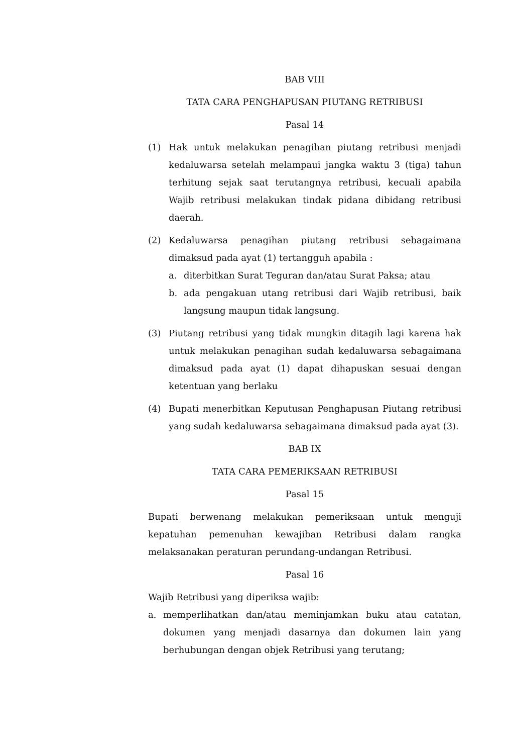BAB VIII
TATA CARA PENGHAPUSAN PIUTANG RETRIBUSI
Pasal 14
(1) Hak untuk melakukan penagihan piutang retribusi menjadi kedaluwarsa setelah melampaui jangka waktu 3 (tiga) tahun terhitung sejak saat terutangnya retribusi, kecuali apabila Wajib retribusi melakukan tindak pidana dibidang retribusi daerah.
(2) Kedaluwarsa penagihan piutang retribusi sebagaimana dimaksud pada ayat (1) tertangguh apabila :
a. diterbitkan Surat Teguran dan/atau Surat Paksa; atau
b. ada pengakuan utang retribusi dari Wajib retribusi, baik langsung maupun tidak langsung.
(3) Piutang retribusi yang tidak mungkin ditagih lagi karena hak untuk melakukan penagihan sudah kedaluwarsa sebagaimana dimaksud pada ayat (1) dapat dihapuskan sesuai dengan ketentuan yang berlaku
(4) Bupati menerbitkan Keputusan Penghapusan Piutang retribusi yang sudah kedaluwarsa sebagaimana dimaksud pada ayat (3).
BAB IX
TATA CARA PEMERIKSAAN RETRIBUSI
Pasal 15
Bupati berwenang melakukan pemeriksaan untuk menguji kepatuhan pemenuhan kewajiban Retribusi dalam rangka melaksanakan peraturan perundang-undangan Retribusi.
Pasal 16
Wajib Retribusi yang diperiksa wajib:
a. memperlihatkan dan/atau meminjamkan buku atau catatan, dokumen yang menjadi dasarnya dan dokumen lain yang berhubungan dengan objek Retribusi yang terutang;